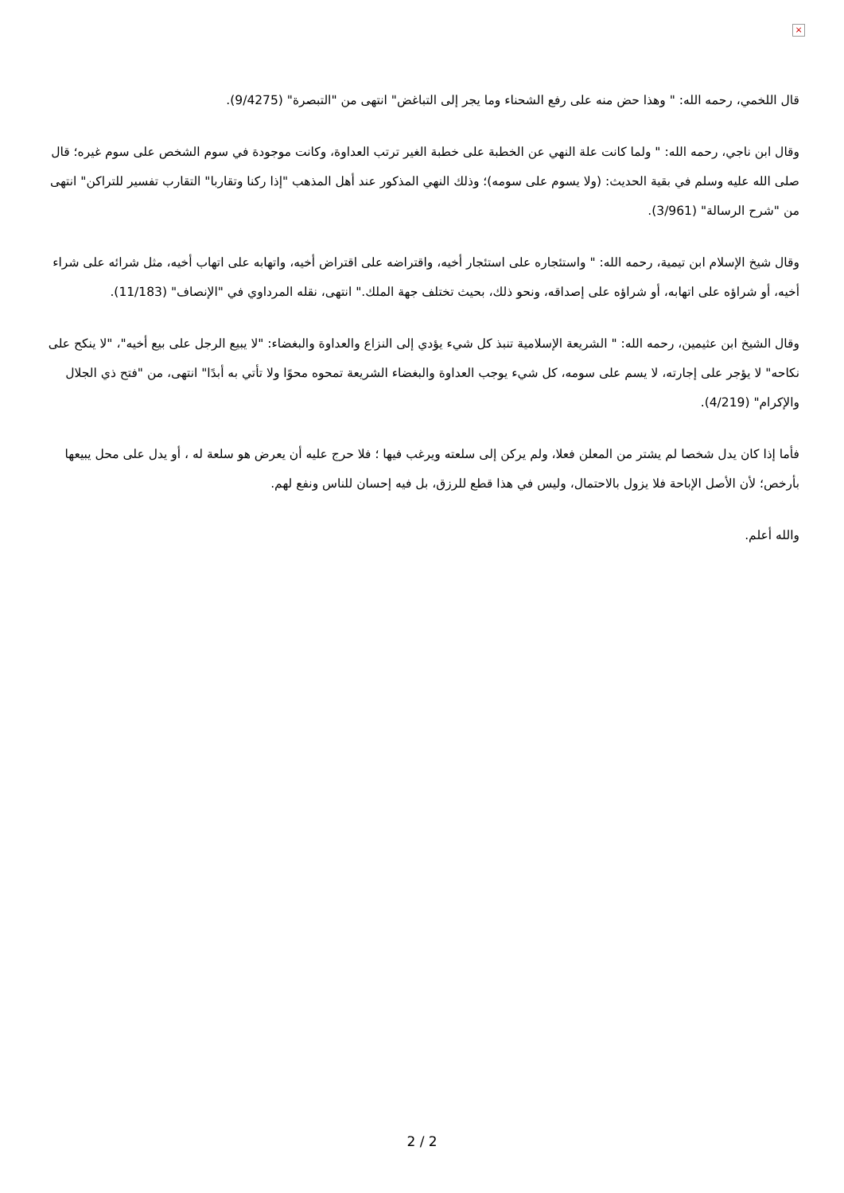×
قال اللخمي، رحمه الله: " وهذا حض منه على رفع الشحناء وما يجر إلى التباغض" انتهى من "التبصرة" (9/4275).
وقال ابن ناجي، رحمه الله: " ولما كانت علة النهي عن الخطبة على خطبة الغير ترتب العداوة، وكانت موجودة في سوم الشخص على سوم غيره؛ قال صلى الله عليه وسلم في بقية الحديث: (ولا يسوم على سومه)؛ وذلك النهي المذكور عند أهل المذهب "إذا ركنا وتقاربا" التقارب تفسير للتراكن" انتهى من "شرح الرسالة" (3/961).
وقال شيخ الإسلام ابن تيمية، رحمه الله: " واستئجاره على استئجار أخيه، واقتراضه على اقتراض أخيه، واتهابه على اتهاب أخيه، مثل شرائه على شراء أخيه، أو شراؤه على اتهابه، أو شراؤه على إصداقه، ونحو ذلك، بحيث تختلف جهة الملك." انتهى، نقله المرداوي في "الإنصاف" (11/183).
وقال الشيخ ابن عثيمين، رحمه الله: " الشريعة الإسلامية تنبذ كل شيء يؤدي إلى النزاع والعداوة والبغضاء: "لا يبيع الرجل على بيع أخيه"، "لا ينكح على نكاحه" لا يؤجر على إجارته، لا يسم على سومه، كل شيء يوجب العداوة والبغضاء الشريعة تمحوه محوًا ولا تأتي به أبدًا" انتهى، من "فتح ذي الجلال والإكرام" (4/219).
فأما إذا كان يدل شخصا لم يشتر من المعلن فعلا، ولم يركن إلى سلعته ويرغب فيها ؛ فلا حرج عليه أن يعرض هو سلعة له ، أو يدل على محل يبيعها بأرخص؛ لأن الأصل الإباحة فلا يزول بالاحتمال، وليس في هذا قطع للرزق، بل فيه إحسان للناس ونفع لهم.
والله أعلم.
2 / 2